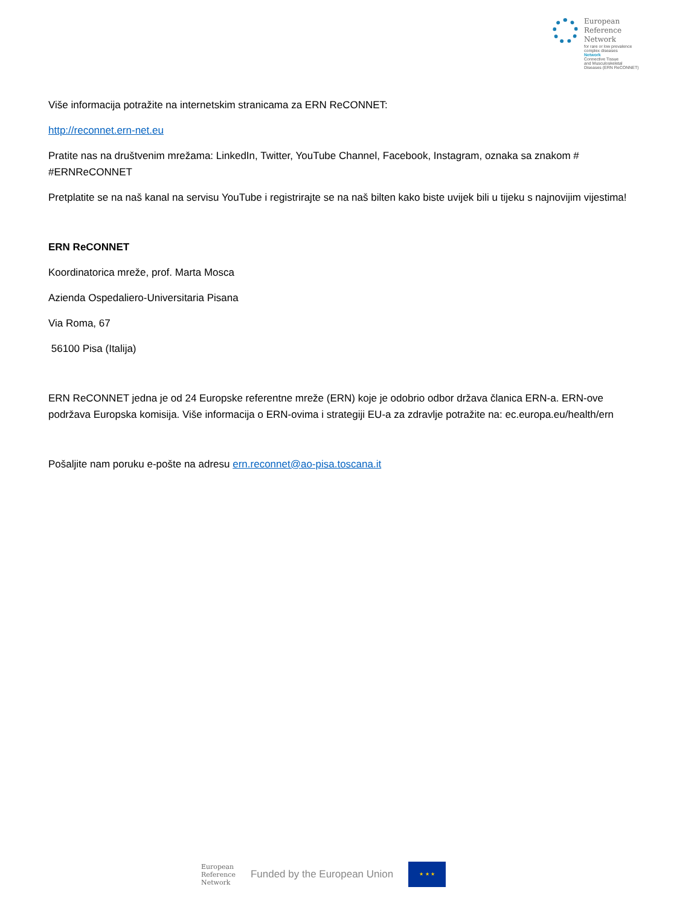European
Reference
Network
for rare or low prevalence
complex diseases
Network
Connective Tissue
and Musculoskeletal
Diseases (ERN ReCONNET)
Više informacija potražite na internetskim stranicama za ERN ReCONNET:
http://reconnet.ern-net.eu
Pratite nas na društvenim mrežama: LinkedIn, Twitter, YouTube Channel, Facebook, Instagram, oznaka sa znakom # #ERNReCONNET
Pretplatite se na naš kanal na servisu YouTube i registrirajte se na naš bilten kako biste uvijek bili u tijeku s najnovijim vijestima!
ERN ReCONNET
Koordinatorica mreže, prof. Marta Mosca
Azienda Ospedaliero-Universitaria Pisana
Via Roma, 67
56100 Pisa (Italija)
ERN ReCONNET jedna je od 24 Europske referentne mreže (ERN) koje je odobrio odbor država članica ERN-a. ERN-ove podržava Europska komisija. Više informacija o ERN-ovima i strategiji EU-a za zdravlje potražite na: ec.europa.eu/health/ern
Pošaljite nam poruku e-pošte na adresu ern.reconnet@ao-pisa.toscana.it
European
Reference
Network
Funded by the European Union
★ ★ ★